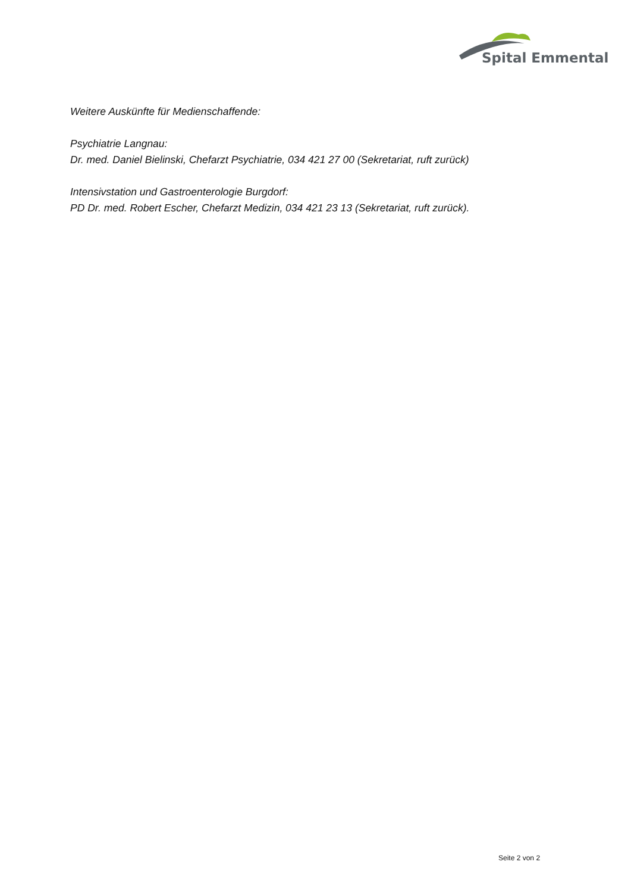Spital Emmental
Weitere Auskünfte für Medienschaffende:
Psychiatrie Langnau:
Dr. med. Daniel Bielinski, Chefarzt Psychiatrie, 034 421 27 00 (Sekretariat, ruft zurück)
Intensivstation und Gastroenterologie Burgdorf:
PD Dr. med. Robert Escher, Chefarzt Medizin, 034 421 23 13 (Sekretariat, ruft zurück).
Seite 2 von 2